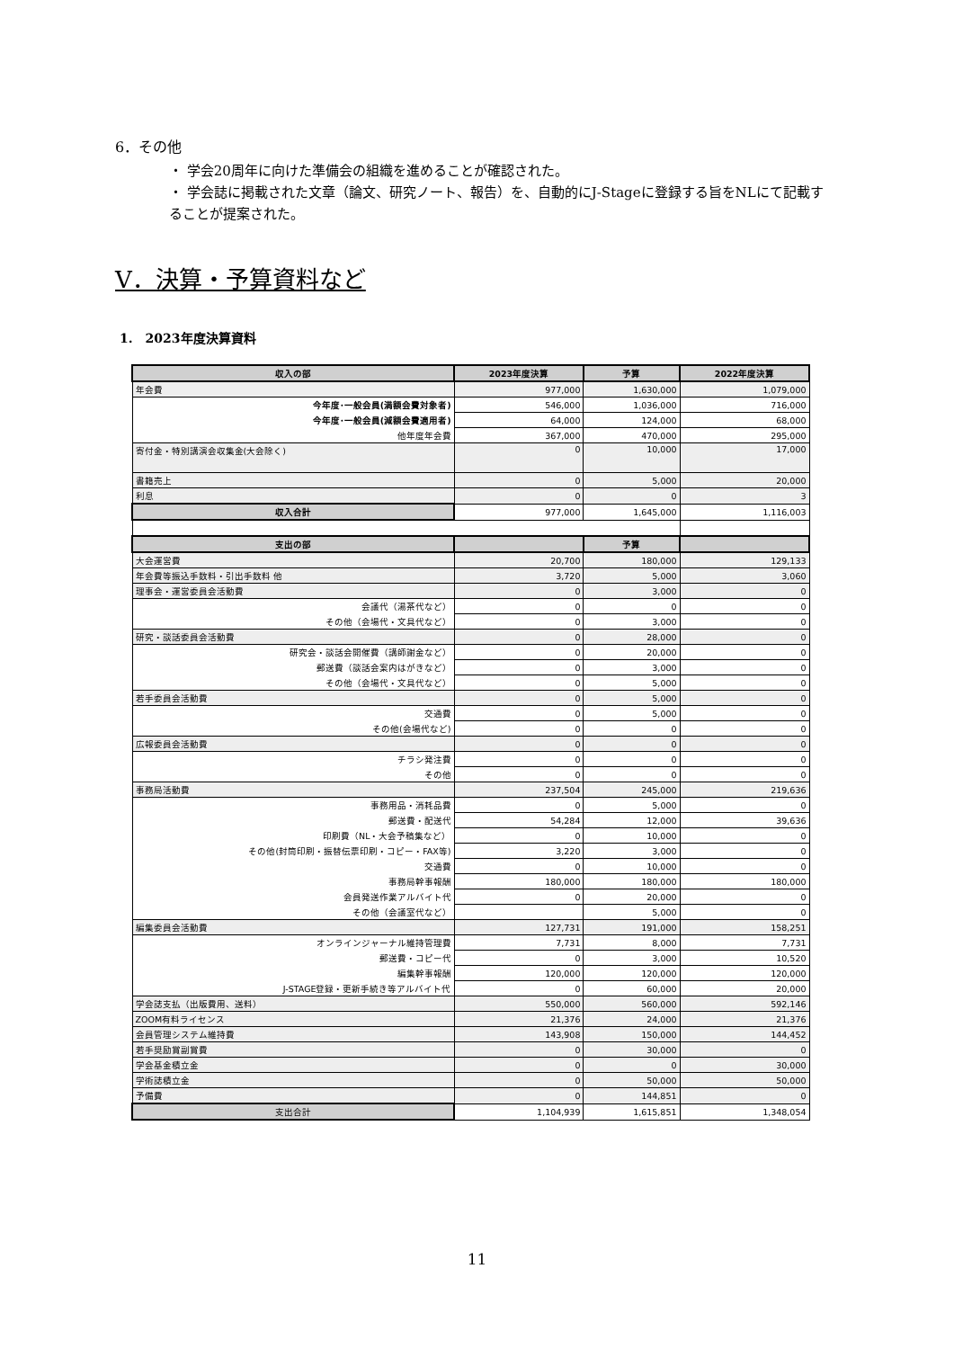6．その他
・ 学会20周年に向けた準備会の組織を進めることが確認された。
・ 学会誌に掲載された文章（論文、研究ノート、報告）を、自動的にJ-Stageに登録する旨をNLにて記載することが提案された。
V．決算・予算資料など
1.　2023年度決算資料
| 収入の部 | 2023年度決算 | 予算 | 2022年度決算 |
| --- | --- | --- | --- |
| 年会費 | 977,000 | 1,630,000 | 1,079,000 |
| 今年度･一般会員(満額会費対象者) | 546,000 | 1,036,000 | 716,000 |
| 今年度･一般会員(減額会費適用者) | 64,000 | 124,000 | 68,000 |
| 他年度年会費 | 367,000 | 470,000 | 295,000 |
| 寄付金・特別講演会収集金(大会除く) | 0 | 10,000 | 17,000 |
| 書籍売上 | 0 | 5,000 | 20,000 |
| 利息 | 0 | 0 | 3 |
| 収入合計 | 977,000 | 1,645,000 | 1,116,003 |
| 支出の部 | | 予算 | |
| 大会運営費 | 20,700 | 180,000 | 129,133 |
| 年会費等振込手数料・引出手数料 他 | 3,720 | 5,000 | 3,060 |
| 理事会・運営委員会活動費 | 0 | 3,000 | 0 |
| 会議代（湯茶代など） | 0 | 0 | 0 |
| その他（会場代・文具代など） | 0 | 3,000 | 0 |
| 研究・談話委員会活動費 | 0 | 28,000 | 0 |
| 研究会・談話会開催費（講師謝金など） | 0 | 20,000 | 0 |
| 郵送費（談話会案内はがきなど） | 0 | 3,000 | 0 |
| その他（会場代・文具代など） | 0 | 5,000 | 0 |
| 若手委員会活動費 | 0 | 5,000 | 0 |
| 交通費 | 0 | 5,000 | 0 |
| その他(会場代など) | 0 | 0 | 0 |
| 広報委員会活動費 | 0 | 0 | 0 |
| チラシ発注費 | 0 | 0 | 0 |
| その他 | 0 | 0 | 0 |
| 事務局活動費 | 237,504 | 245,000 | 219,636 |
| 事務用品・消耗品費 | 0 | 5,000 | 0 |
| 郵送費・配送代 | 54,284 | 12,000 | 39,636 |
| 印刷費（NL・大会予稿集など） | 0 | 10,000 | 0 |
| その他(封筒印刷・振替伝票印刷・コピー・FAX等) | 3,220 | 3,000 | 0 |
| 交通費 | 0 | 10,000 | 0 |
| 事務局幹事報酬 | 180,000 | 180,000 | 180,000 |
| 会員発送作業アルバイト代 | 0 | 20,000 | 0 |
| その他（会議室代など） | | 5,000 | 0 |
| 編集委員会活動費 | 127,731 | 191,000 | 158,251 |
| オンラインジャーナル維持管理費 | 7,731 | 8,000 | 7,731 |
| 郵送費・コピー代 | 0 | 3,000 | 10,520 |
| 編集幹事報酬 | 120,000 | 120,000 | 120,000 |
| J-STAGE登録・更新手続き等アルバイト代 | 0 | 60,000 | 20,000 |
| 学会誌支払（出版費用、送料） | 550,000 | 560,000 | 592,146 |
| ZOOM有料ライセンス | 21,376 | 24,000 | 21,376 |
| 会員管理システム維持費 | 143,908 | 150,000 | 144,452 |
| 若手奨励賞副賞費 | 0 | 30,000 | 0 |
| 学会基金積立金 | 0 | 0 | 30,000 |
| 学術誌積立金 | 0 | 50,000 | 50,000 |
| 予備費 | 0 | 144,851 | 0 |
| 支出合計 | 1,104,939 | 1,615,851 | 1,348,054 |
11